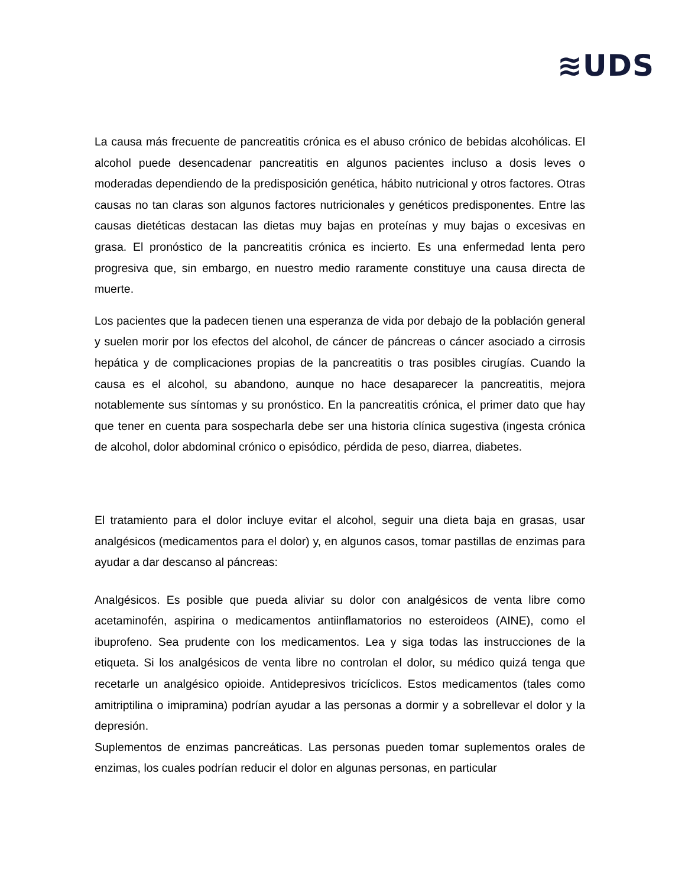≋UDS
La causa más frecuente de pancreatitis crónica es el abuso crónico de bebidas alcohólicas. El alcohol puede desencadenar pancreatitis en algunos pacientes incluso a dosis leves o moderadas dependiendo de la predisposición genética, hábito nutricional y otros factores. Otras causas no tan claras son algunos factores nutricionales y genéticos predisponentes. Entre las causas dietéticas destacan las dietas muy bajas en proteínas y muy bajas o excesivas en grasa. El pronóstico de la pancreatitis crónica es incierto. Es una enfermedad lenta pero progresiva que, sin embargo, en nuestro medio raramente constituye una causa directa de muerte.
Los pacientes que la padecen tienen una esperanza de vida por debajo de la población general y suelen morir por los efectos del alcohol, de cáncer de páncreas o cáncer asociado a cirrosis hepática y de complicaciones propias de la pancreatitis o tras posibles cirugías. Cuando la causa es el alcohol, su abandono, aunque no hace desaparecer la pancreatitis, mejora notablemente sus síntomas y su pronóstico. En la pancreatitis crónica, el primer dato que hay que tener en cuenta para sospecharla debe ser una historia clínica sugestiva (ingesta crónica de alcohol, dolor abdominal crónico o episódico, pérdida de peso, diarrea, diabetes.
El tratamiento para el dolor incluye evitar el alcohol, seguir una dieta baja en grasas, usar analgésicos (medicamentos para el dolor) y, en algunos casos, tomar pastillas de enzimas para ayudar a dar descanso al páncreas:
Analgésicos. Es posible que pueda aliviar su dolor con analgésicos de venta libre como acetaminofén, aspirina o medicamentos antiinflamatorios no esteroideos (AINE), como el ibuprofeno. Sea prudente con los medicamentos. Lea y siga todas las instrucciones de la etiqueta. Si los analgésicos de venta libre no controlan el dolor, su médico quizá tenga que recetarle un analgésico opioide. Antidepresivos tricíclicos. Estos medicamentos (tales como amitriptilina o imipramina) podrían ayudar a las personas a dormir y a sobrellevar el dolor y la depresión.
Suplementos de enzimas pancreáticas. Las personas pueden tomar suplementos orales de enzimas, los cuales podrían reducir el dolor en algunas personas, en particular